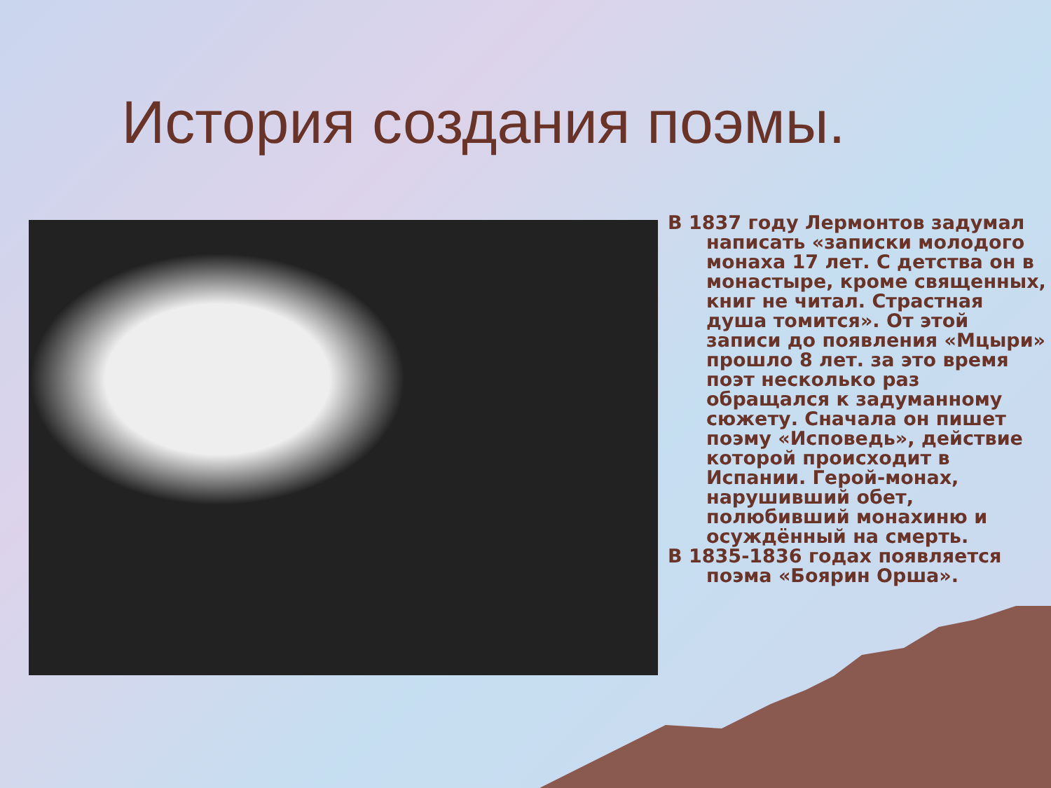История создания поэмы.
В 1837 году Лермонтов задумал написать «записки молодого монаха 17 лет. С детства он в монастыре, кроме священных, книг не читал. Страстная душа томится». От этой записи до появления «Мцыри» прошло 8 лет. за это время поэт несколько раз обращался к задуманному сюжету. Сначала он пишет поэму «Исповедь», действие которой происходит в Испании. Герой-монах, нарушивший обет, полюбивший монахиню и осуждённый на смерть.
В 1835-1836 годах появляется поэма «Боярин Орша».